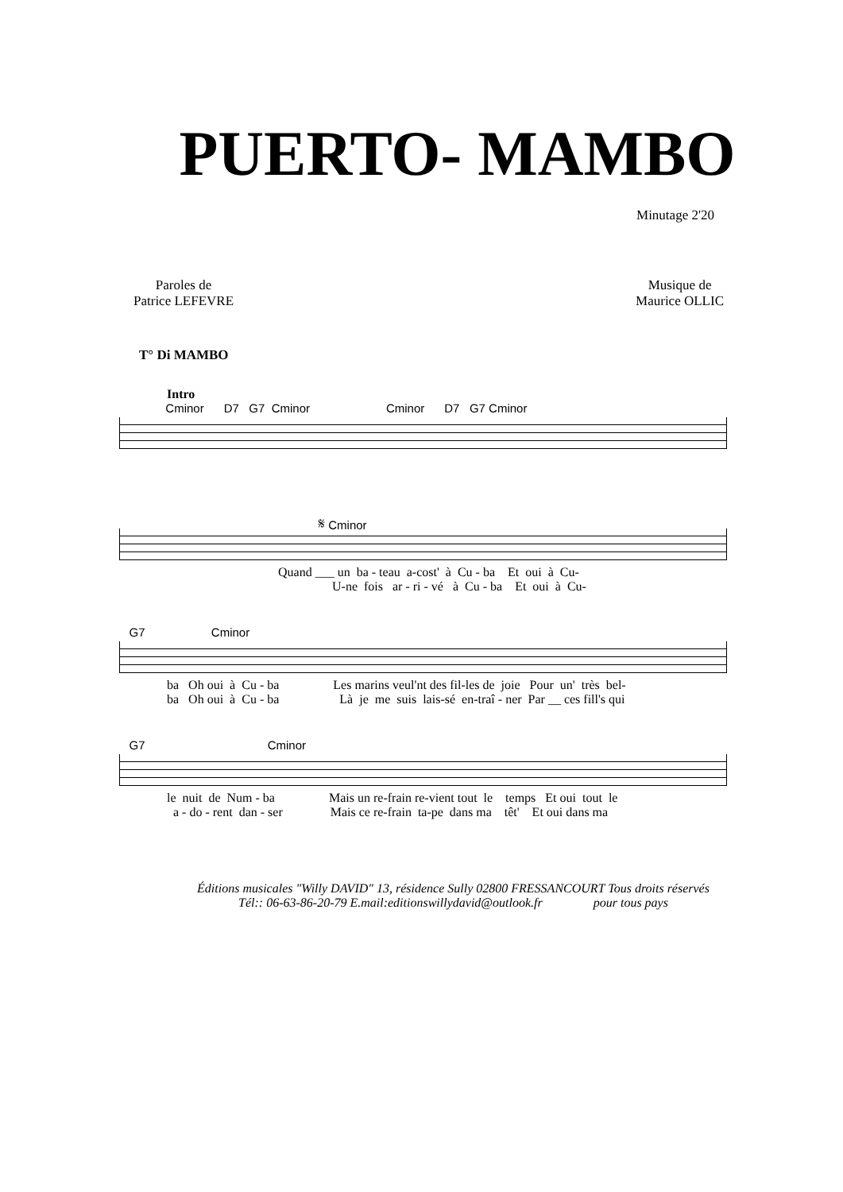PUERTO- MAMBO
Minutage 2'20
Paroles de
Patrice LEFEVRE
Musique de
Maurice OLLIC
T° Di MAMBO
Intro
Cminor D7 G7 Cminor Cminor D7 G7 Cminor
𝄋 Cminor
Quand ___ un ba - teau a-cost' à Cu - ba Et oui à Cu- U-ne fois ar - ri - vé à Cu - ba Et oui à Cu-
G7 Cminor
ba Oh oui à Cu - ba Les marins veul'nt des fil-les de joie Pour un' très bel- ba Oh oui à Cu - ba Là je me suis lais-sé en-traî - ner Par __ ces fill's qui
G7 Cminor
le nuit de Num - ba Mais un re-frain re-vient tout le temps Et oui tout le a - do - rent dan - ser Mais ce re-frain ta-pe dans ma têt' Et oui dans ma
Éditions musicales "Willy DAVID" 13, résidence Sully 02800 FRESSANCOURT Tous droits réservés
Tél:: 06-63-86-20-79 E.mail:editionswillydavid@outlook.fr pour tous pays